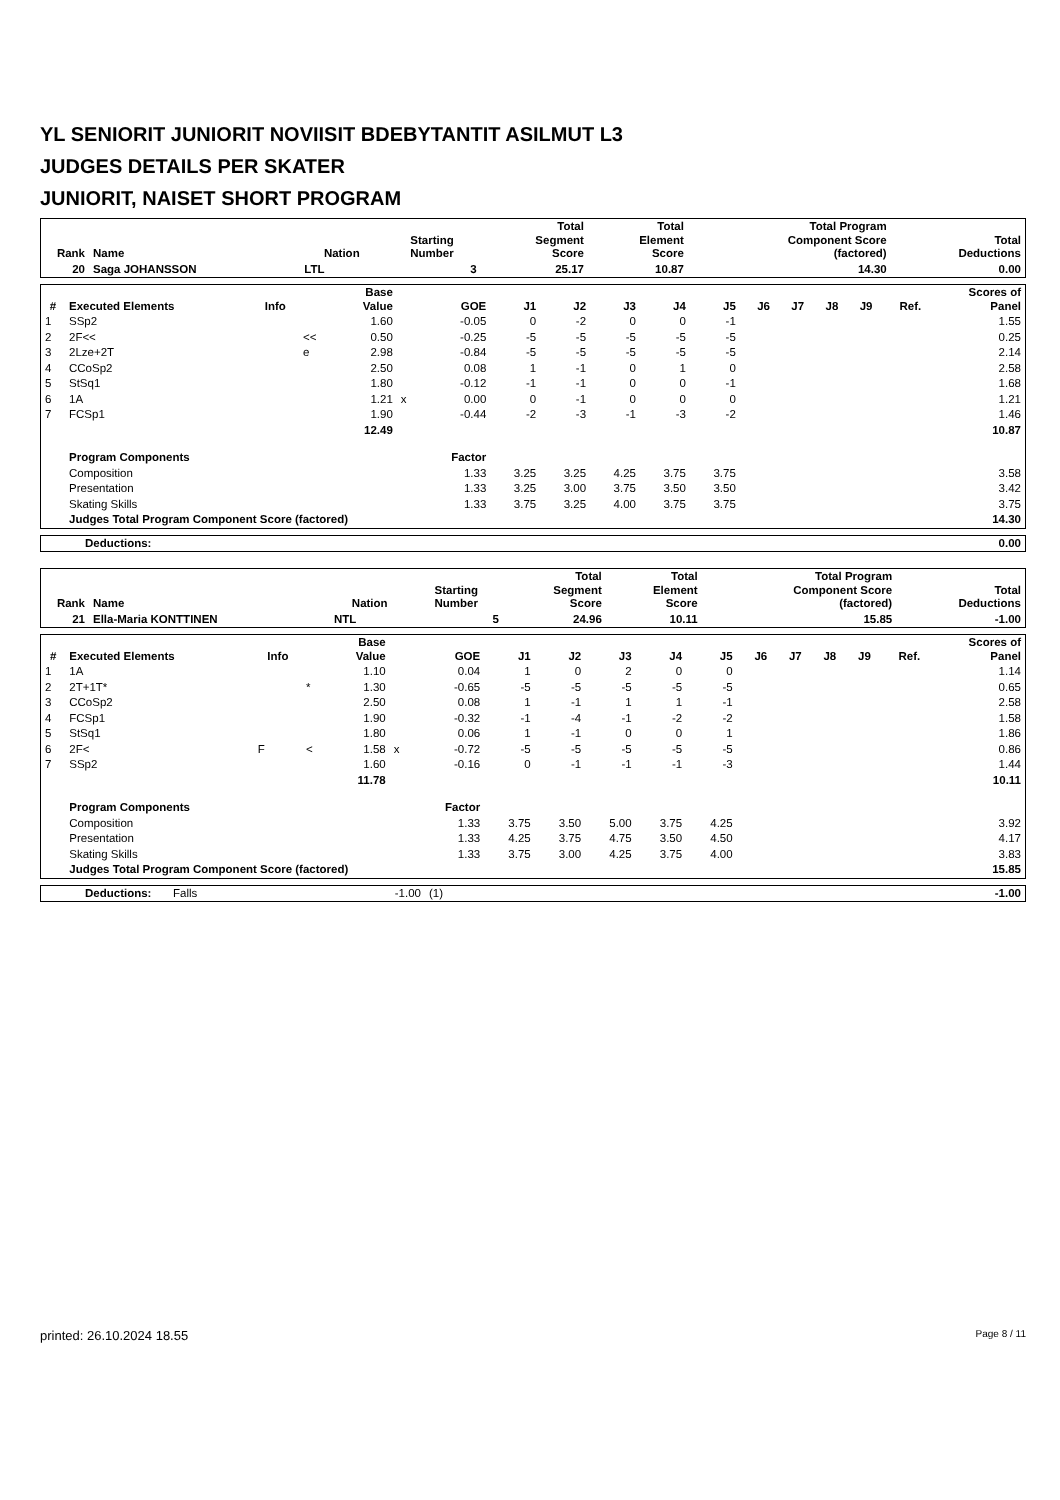YL SENIORIT JUNIORIT NOVIISIT BDEBYTANTIT ASILMUT L3
JUDGES DETAILS PER SKATER
JUNIORIT, NAISET SHORT PROGRAM
| Rank | Name | Nation | Starting Number | Total Segment Score | Total Element Score | Total Program Component Score (factored) | Total Deductions |
| --- | --- | --- | --- | --- | --- | --- | --- |
| 20 | Saga JOHANSSON | LTL | 3 | 25.17 | 10.87 | 14.30 | 0.00 |
| # | Executed Elements | Info | | Base Value | | GOE | J1 | J2 | J3 | J4 | J5 | J6 | J7 | J8 | J9 | Ref. | Scores of Panel |
| --- | --- | --- | --- | --- | --- | --- | --- | --- | --- | --- | --- | --- | --- | --- | --- | --- | --- |
| 1 | SSp2 | | | 1.60 | | -0.05 | 0 | -2 | 0 | 0 | -1 | | | | | | 1.55 |
| 2 | 2F<< | | << | 0.50 | | -0.25 | -5 | -5 | -5 | -5 | -5 | | | | | | 0.25 |
| 3 | 2Lze+2T | | e | 2.98 | | -0.84 | -5 | -5 | -5 | -5 | -5 | | | | | | 2.14 |
| 4 | CCoSp2 | | | 2.50 | | 0.08 | 1 | -1 | 0 | 1 | 0 | | | | | | 2.58 |
| 5 | StSq1 | | | 1.80 | | -0.12 | -1 | -1 | 0 | 0 | -1 | | | | | | 1.68 |
| 6 | 1A | | | 1.21 | x | 0.00 | 0 | -1 | 0 | 0 | 0 | | | | | | 1.21 |
| 7 | FCSp1 | | | 1.90 | | -0.44 | -2 | -3 | -1 | -3 | -2 | | | | | | 1.46 |
| | | | | 12.49 | | | | | | | | | | | | | 10.87 |
| | Program Components | | | | | Factor | | | | | | | | | | | |
| | Composition | | | | | 1.33 | 3.25 | 3.25 | 4.25 | 3.75 | 3.75 | | | | | | 3.58 |
| | Presentation | | | | | 1.33 | 3.25 | 3.00 | 3.75 | 3.50 | 3.50 | | | | | | 3.42 |
| | Skating Skills | | | | | 1.33 | 3.75 | 3.25 | 4.00 | 3.75 | 3.75 | | | | | | 3.75 |
| | Judges Total Program Component Score (factored) | | | | | | | | | | | | | | | | 14.30 |
| Deductions: | 0.00 |
| Rank | Name | Nation | Starting Number | Total Segment Score | Total Element Score | Total Program Component Score (factored) | Total Deductions |
| --- | --- | --- | --- | --- | --- | --- | --- |
| 21 | Ella-Maria KONTTINEN | NTL | 5 | 24.96 | 10.11 | 15.85 | -1.00 |
| # | Executed Elements | Info | | Base Value | | GOE | J1 | J2 | J3 | J4 | J5 | J6 | J7 | J8 | J9 | Ref. | Scores of Panel |
| --- | --- | --- | --- | --- | --- | --- | --- | --- | --- | --- | --- | --- | --- | --- | --- | --- | --- |
| 1 | 1A | | | 1.10 | | 0.04 | 1 | 0 | 2 | 0 | 0 | | | | | | 1.14 |
| 2 | 2T+1T* | | * | 1.30 | | -0.65 | -5 | -5 | -5 | -5 | -5 | | | | | | 0.65 |
| 3 | CCoSp2 | | | 2.50 | | 0.08 | 1 | -1 | 1 | 1 | -1 | | | | | | 2.58 |
| 4 | FCSp1 | | | 1.90 | | -0.32 | -1 | -4 | -1 | -2 | -2 | | | | | | 1.58 |
| 5 | StSq1 | | | 1.80 | | 0.06 | 1 | -1 | 0 | 0 | 1 | | | | | | 1.86 |
| 6 | 2F< | F | < | 1.58 | x | -0.72 | -5 | -5 | -5 | -5 | -5 | | | | | | 0.86 |
| 7 | SSp2 | | | 1.60 | | -0.16 | 0 | -1 | -1 | -1 | -3 | | | | | | 1.44 |
| | | | | 11.78 | | | | | | | | | | | | | 10.11 |
| | Program Components | | | | | Factor | | | | | | | | | | | |
| | Composition | | | | | 1.33 | 3.75 | 3.50 | 5.00 | 3.75 | 4.25 | | | | | | 3.92 |
| | Presentation | | | | | 1.33 | 4.25 | 3.75 | 4.75 | 3.50 | 4.50 | | | | | | 4.17 |
| | Skating Skills | | | | | 1.33 | 3.75 | 3.00 | 4.25 | 3.75 | 4.00 | | | | | | 3.83 |
| | Judges Total Program Component Score (factored) | | | | | | | | | | | | | | | | 15.85 |
| Deductions: | Falls | -1.00 | (1) | -1.00 |
printed: 26.10.2024 18.55 Page 8 / 11